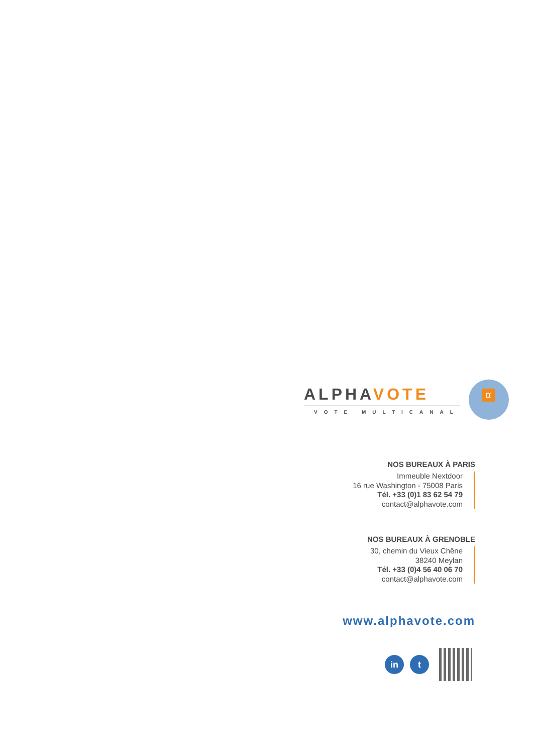ALPHAVOTE
VOTE MULTICANAL
α
NOS BUREAUX À PARIS
Immeuble Nextdoor
16 rue Washington - 75008 Paris
Tél. +33 (0)1 83 62 54 79
contact@alphavote.com
NOS BUREAUX À GRENOBLE
30, chemin du Vieux Chêne
38240 Meylan
Tél. +33 (0)4 56 40 06 70
contact@alphavote.com
www.alphavote.com
in t